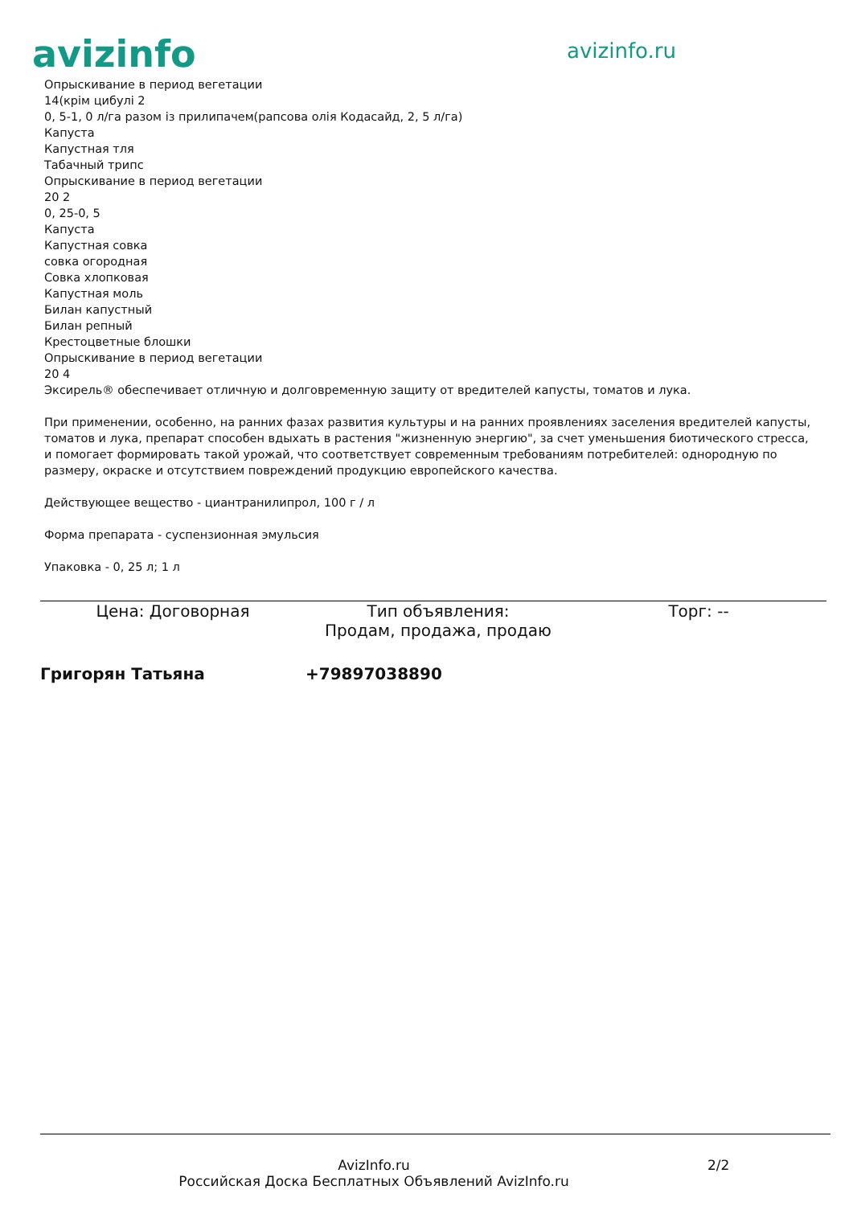avizinfo avizinfo.ru
Опрыскивание в период вегетации
14(крім цибулі 2
0, 5-1, 0 л/га разом із прилипачем(рапсова олія Кодасайд, 2, 5 л/га)
Капуста
Капустная тля
Табачный трипс
Опрыскивание в период вегетации
20 2
0, 25-0, 5
Капуста
Капустная совка
совка огородная
Совка хлопковая
Капустная моль
Билан капустный
Билан репный
Крестоцветные блошки
Опрыскивание в период вегетации
20 4
Эксирель® обеспечивает отличную и долговременную защиту от вредителей капусты, томатов и лука.
При применении, особенно, на ранних фазах развития культуры и на ранних проявлениях заселения вредителей капусты, томатов и лука, препарат способен вдыхать в растения "жизненную энергию", за счет уменьшения биотического стресса, и помогает формировать такой урожай, что соответствует современным требованиям потребителей: однородную по размеру, окраске и отсутствием повреждений продукцию европейского качества.
Действующее вещество - циантранилипрол, 100 г / л
Форма препарата - суспензионная эмульсия
Упаковка - 0, 25 л; 1 л
Цена: Договорная Тип объявления:
Продам, продажа, продаю
Торг: --
Григорян Татьяна +79897038890
AvizInfo.ru
Российская Доска Бесплатных Объявлений AvizInfo.ru
2/2